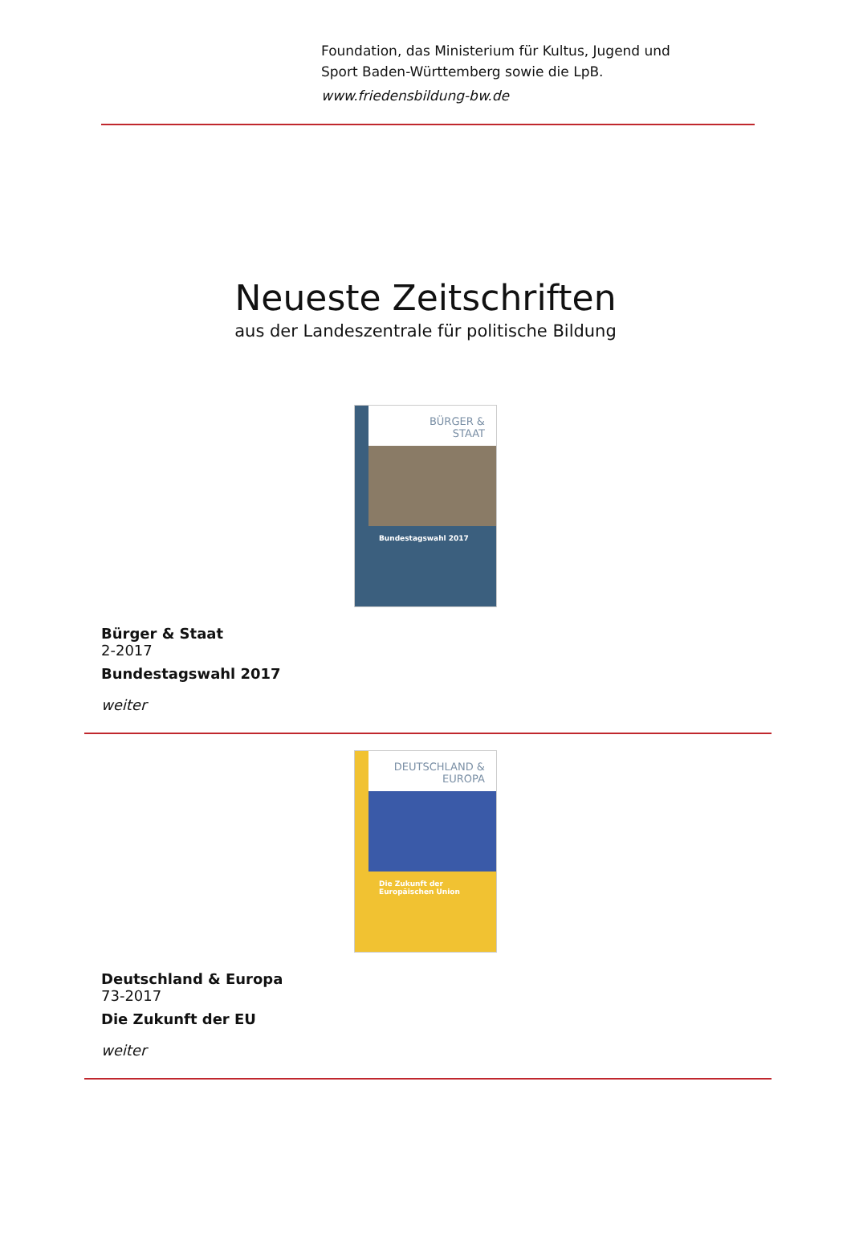Foundation, das Ministerium für Kultus, Jugend und
Sport Baden-Württemberg sowie die LpB.
www.friedensbildung-bw.de
Neueste Zeitschriften
aus der Landeszentrale für politische Bildung
BÜRGER &
STAAT
Bundestagswahl 2017
Bürger & Staat
2-2017
Bundestagswahl 2017
weiter
DEUTSCHLAND &
EUROPA
Die Zukunft der Europäischen Union
Deutschland & Europa
73-2017
Die Zukunft der EU
weiter